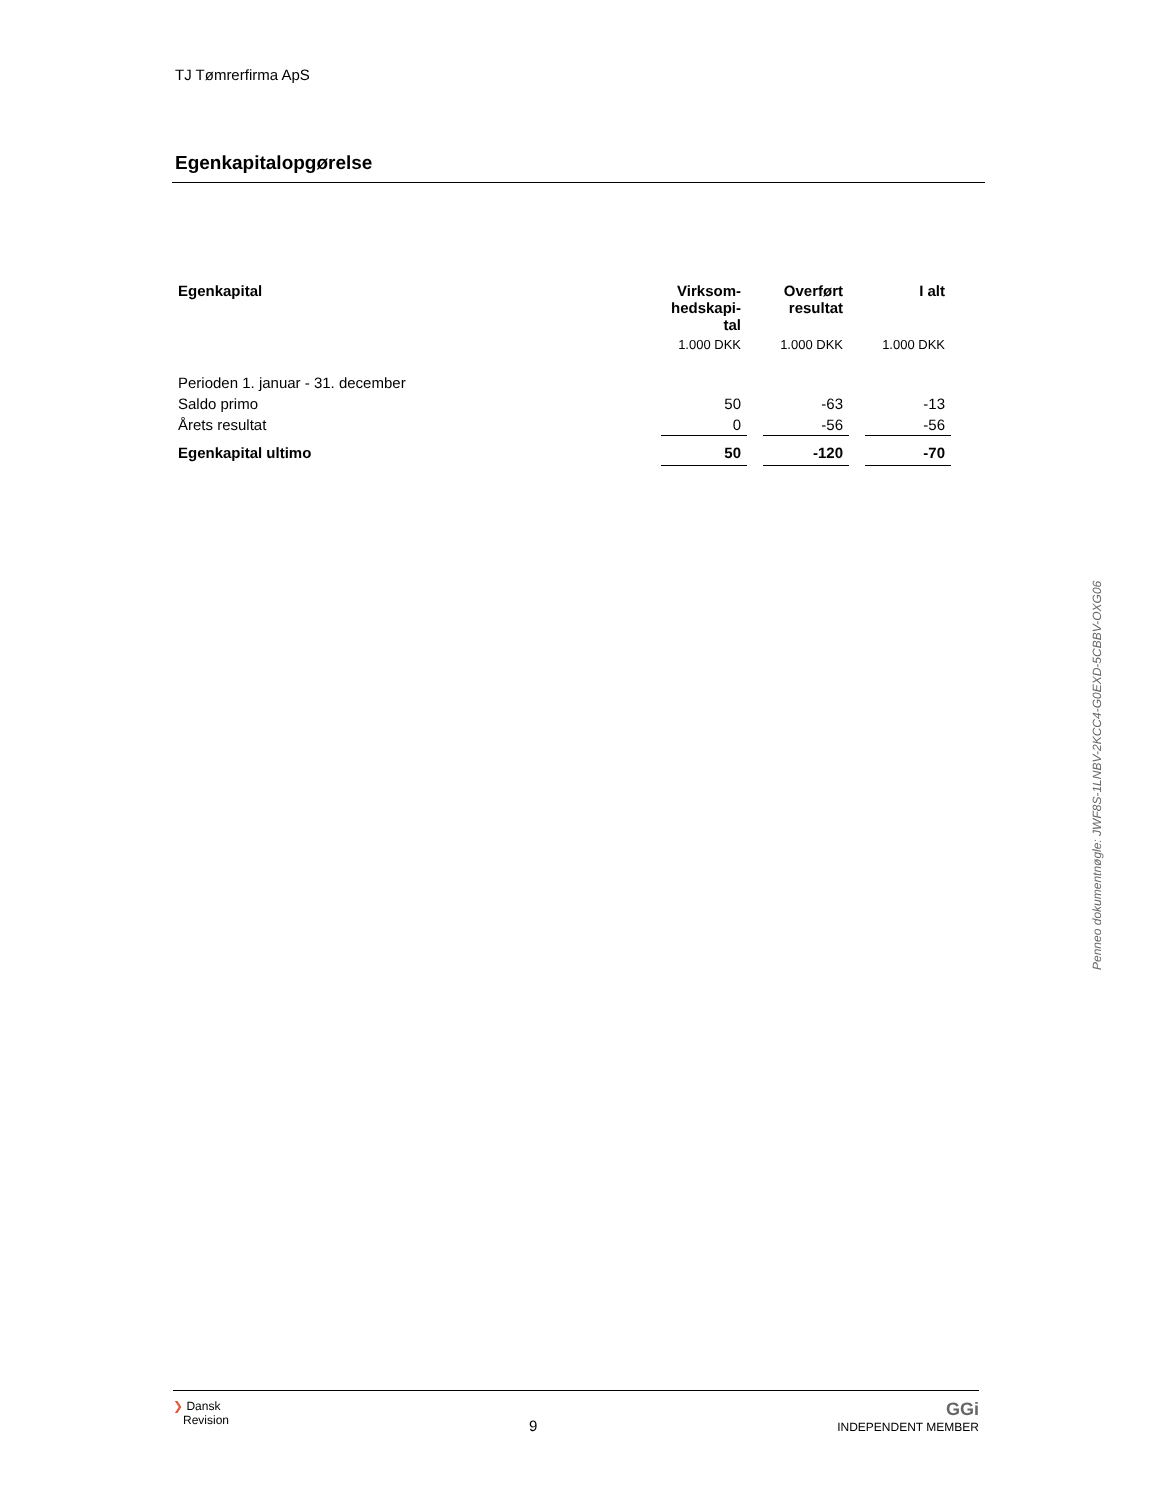TJ Tømrerfirma ApS
Egenkapitalopgørelse
| Egenkapital | Virksom- hedskapi- tal | Overført resultat | I alt |
| --- | --- | --- | --- |
| | 1.000 DKK | 1.000 DKK | 1.000 DKK |
| Perioden 1. januar - 31. december | | | |
| Saldo primo | 50 | -63 | -13 |
| Årets resultat | 0 | -56 | -56 |
| Egenkapital ultimo | 50 | -120 | -70 |
Penneo dokumentnøgle: JWF8S-1LNBV-2KCC4-G0EXD-5CBBV-OXG06
❯ Dansk
Revision 9 GGi
INDEPENDENT MEMBER